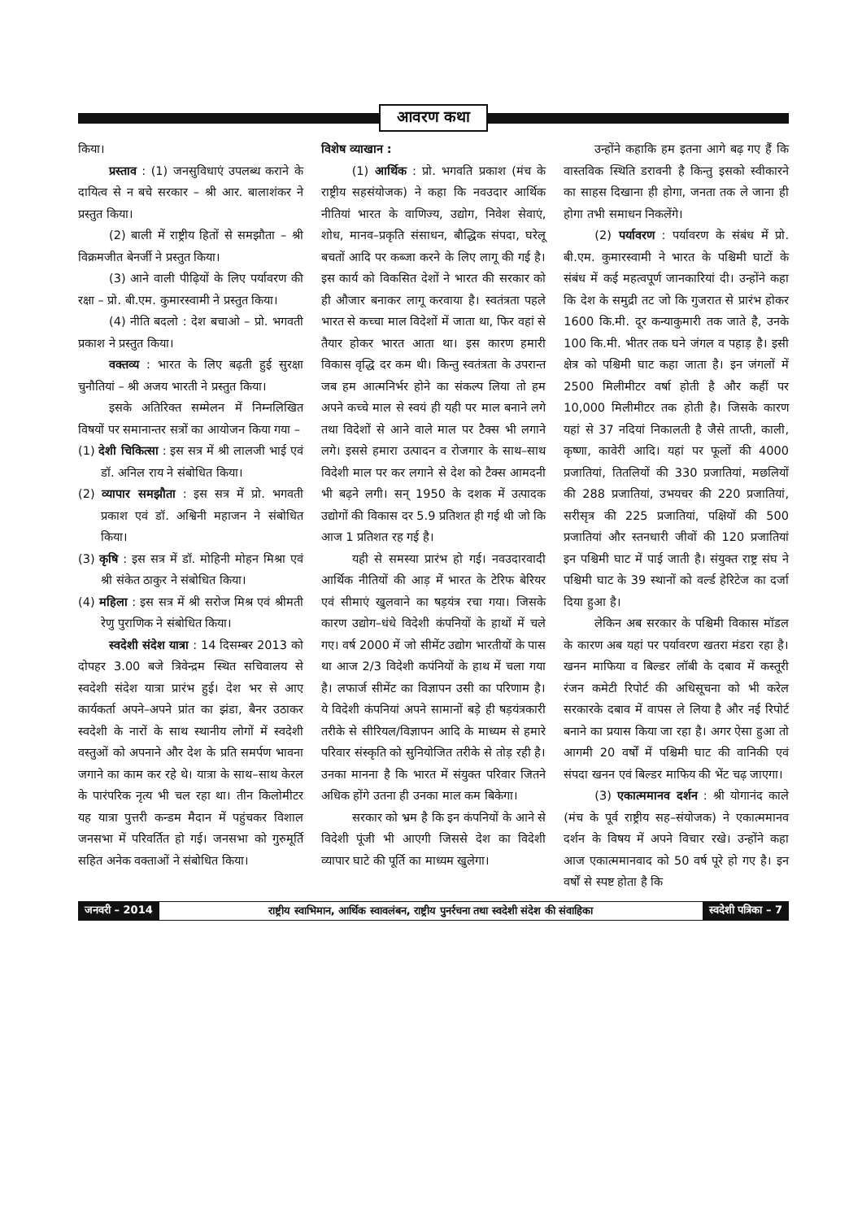आवरण कथा
किया।
प्रस्ताव : (1) जनसुविधाएं उपलब्ध कराने के दायित्व से न बचे सरकार – श्री आर. बालाशंकर ने प्रस्तुत किया।
(2) बाली में राष्ट्रीय हितों से समझौता – श्री विक्रमजीत बेनर्जी ने प्रस्तुत किया।
(3) आने वाली पीढ़ियों के लिए पर्यावरण की रक्षा – प्रो. बी.एम. कुमारस्वामी ने प्रस्तुत किया।
(4) नीति बदलो : देश बचाओ – प्रो. भगवती प्रकाश ने प्रस्तुत किया।
वक्तव्य : भारत के लिए बढ़ती हुई सुरक्षा चुनौतियां – श्री अजय भारती ने प्रस्तुत किया।
इसके अतिरिक्त सम्मेलन में निम्नलिखित विषयों पर समानान्तर सत्रों का आयोजन किया गया –
(1) देशी चिकित्सा : इस सत्र में श्री लालजी भाई एवं डॉ. अनिल राय ने संबोधित किया।
(2) व्यापार समझौता : इस सत्र में प्रो. भगवती प्रकाश एवं डॉ. अश्विनी महाजन ने संबोधित किया।
(3) कृषि : इस सत्र में डॉ. मोहिनी मोहन मिश्रा एवं श्री संकेत ठाकुर ने संबोधित किया।
(4) महिला : इस सत्र में श्री सरोज मिश्र एवं श्रीमती रेणु पुराणिक ने संबोधित किया।
स्वदेशी संदेश यात्रा : 14 दिसम्बर 2013 को दोपहर 3.00 बजे त्रिवेन्द्रम स्थित सचिवालय से स्वदेशी संदेश यात्रा प्रारंभ हुई। देश भर से आए कार्यकर्ता अपने–अपने प्रांत का झंडा, बैनर उठाकर स्वदेशी के नारों के साथ स्थानीय लोगों में स्वदेशी वस्तुओं को अपनाने और देश के प्रति समर्पण भावना जगाने का काम कर रहे थे। यात्रा के साथ–साथ केरल के पारंपरिक नृत्य भी चल रहा था। तीन किलोमीटर यह यात्रा पुत्तरी कन्डम मैदान में पहुंचकर विशाल जनसभा में परिवर्तित हो गई। जनसभा को गुरुमूर्ति सहित अनेक वक्ताओं ने संबोधित किया।
विशेष व्याखान :
(1) आर्थिक : प्रो. भगवति प्रकाश (मंच के राष्ट्रीय सहसंयोजक) ने कहा कि नवउदार आर्थिक नीतियां भारत के वाणिज्य, उद्योग, निवेश सेवाएं, शोध, मानव–प्रकृति संसाधन, बौद्धिक संपदा, घरेलू बचतों आदि पर कब्जा करने के लिए लागू की गई है। इस कार्य को विकसित देशों ने भारत की सरकार को ही औजार बनाकर लागू करवाया है। स्वतंत्रता पहले भारत से कच्चा माल विदेशों में जाता था, फिर वहां से तैयार होकर भारत आता था। इस कारण हमारी विकास वृद्धि दर कम थी। किन्तु स्वतंत्रता के उपरान्त जब हम आत्मनिर्भर होने का संकल्प लिया तो हम अपने कच्चे माल से स्वयं ही यही पर माल बनाने लगे तथा विदेशों से आने वाले माल पर टैक्स भी लगाने लगे। इससे हमारा उत्पादन व रोजगार के साथ–साथ विदेशी माल पर कर लगाने से देश को टैक्स आमदनी भी बढ़ने लगी। सन् 1950 के दशक में उत्पादक उद्योगों की विकास दर 5.9 प्रतिशत ही गई थी जो कि आज 1 प्रतिशत रह गई है।
यही से समस्या प्रारंभ हो गई। नवउदारवादी आर्थिक नीतियों की आड़ में भारत के टेरिफ बेरियर एवं सीमाएं खुलवाने का षड़यंत्र रचा गया। जिसके कारण उद्योग–धंधे विदेशी कंपनियों के हाथों में चले गए। वर्ष 2000 में जो सीमेंट उद्योग भारतीयों के पास था आज 2/3 विदेशी कपंनियों के हाथ में चला गया है। लफार्ज सीमेंट का विज्ञापन उसी का परिणाम है। ये विदेशी कंपनियां अपने सामानों बड़े ही षड़यंत्रकारी तरीके से सीरियल/विज्ञापन आदि के माध्यम से हमारे परिवार संस्कृति को सुनियोजित तरीके से तोड़ रही है। उनका मानना है कि भारत में संयुक्त परिवार जितने अधिक होंगे उतना ही उनका माल कम बिकेगा।
सरकार को भ्रम है कि इन कंपनियों के आने से विदेशी पूंजी भी आएगी जिससे देश का विदेशी व्यापार घाटे की पूर्ति का माध्यम खुलेगा।
उन्होंने कहाकि हम इतना आगे बढ़ गए हैं कि वास्तविक स्थिति डरावनी है किन्तु इसको स्वीकारने का साहस दिखाना ही होगा, जनता तक ले जाना ही होगा तभी समाधन निकलेंगे।
(2) पर्यावरण : पर्यावरण के संबंध में प्रो. बी.एम. कुमारस्वामी ने भारत के पश्चिमी घाटों के संबंध में कई महत्वपूर्ण जानकारियां दी। उन्होंने कहा कि देश के समुद्री तट जो कि गुजरात से प्रारंभ होकर 1600 कि.मी. दूर कन्याकुमारी तक जाते है, उनके 100 कि.मी. भीतर तक घने जंगल व पहाड़ है। इसी क्षेत्र को पश्चिमी घाट कहा जाता है। इन जंगलों में 2500 मिलीमीटर वर्षा होती है और कहीं पर 10,000 मिलीमीटर तक होती है। जिसके कारण यहां से 37 नदियां निकालती है जैसे ताप्ती, काली, कृष्णा, कावेरी आदि। यहां पर फूलों की 4000 प्रजातियां, तितलियों की 330 प्रजातियां, मछलियों की 288 प्रजातियां, उभयचर की 220 प्रजातियां, सरीसृत्र की 225 प्रजातियां, पक्षियों की 500 प्रजातियां और स्तनधारी जीवों की 120 प्रजातियां इन पश्चिमी घाट में पाई जाती है। संयुक्त राष्ट्र संघ ने पश्चिमी घाट के 39 स्थानों को वर्ल्ड हेरिटेज का दर्जा दिया हुआ है।
लेकिन अब सरकार के पश्चिमी विकास मॉडल के कारण अब यहां पर पर्यावरण खतरा मंडरा रहा है। खनन माफिया व बिल्डर लॉबी के दबाव में कस्तूरी रंजन कमेटी रिपोर्ट की अधिसूचना को भी करेल सरकारके दबाव में वापस ले लिया है और नई रिपोर्ट बनाने का प्रयास किया जा रहा है। अगर ऐसा हुआ तो आगमी 20 वर्षों में पश्चिमी घाट की वानिकी एवं संपदा खनन एवं बिल्डर माफिय की भेंट चढ़ जाएगा।
(3) एकात्ममानव दर्शन : श्री योगानंद काले (मंच के पूर्व राष्ट्रीय सह–संयोजक) ने एकात्ममानव दर्शन के विषय में अपने विचार रखे। उन्होंने कहा आज एकात्ममानवाद को 50 वर्ष पूरे हो गए है। इन वर्षों से स्पष्ट होता है कि
जनवरी – 2014 राष्ट्रीय स्वाभिमान, आर्थिक स्वावलंबन, राष्ट्रीय पुनर्रचना तथा स्वदेशी संदेश की संवाहिका स्वदेशी पत्रिका – 7